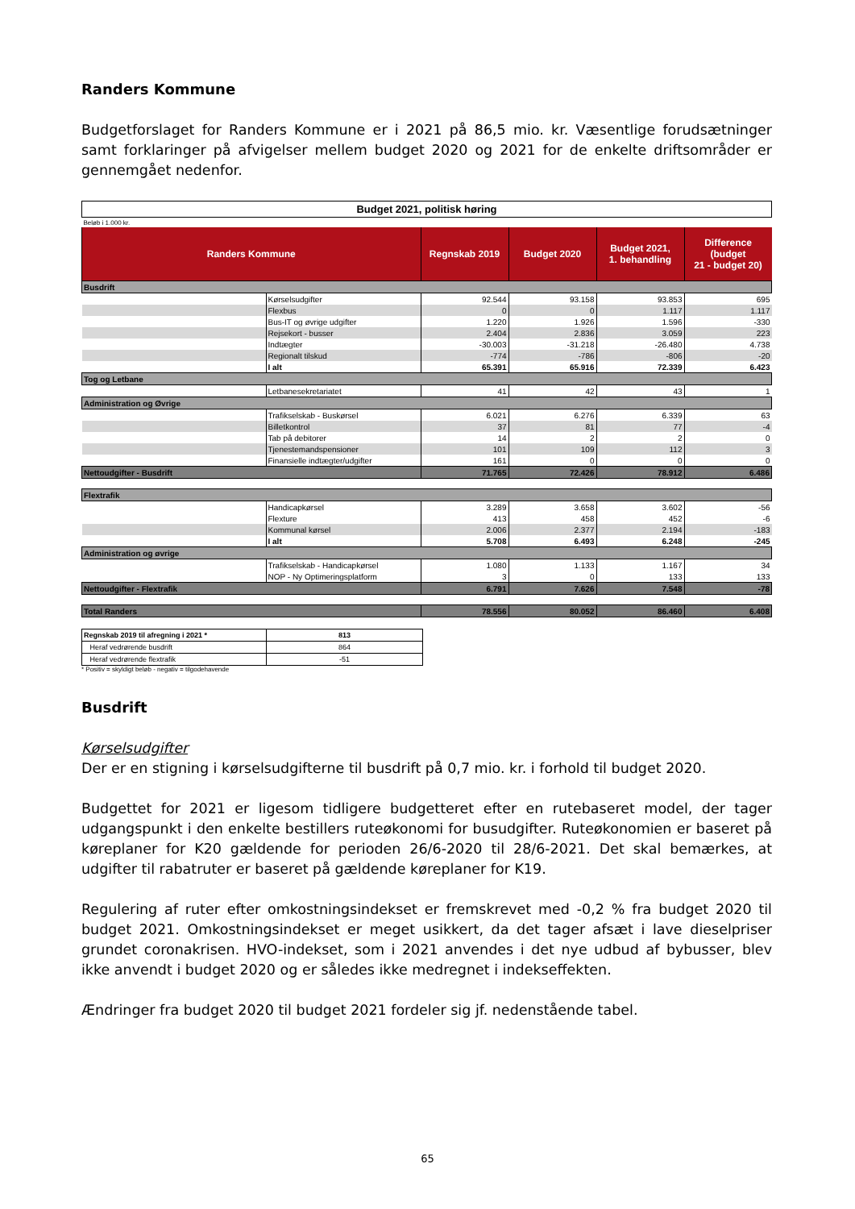Randers Kommune
Budgetforslaget for Randers Kommune er i 2021 på 86,5 mio. kr. Væsentlige forudsætninger samt forklaringer på afvigelser mellem budget 2020 og 2021 for de enkelte driftsområder er gennemgået nedenfor.
| Budget 2021, politisk høring | | | | | |
| Beløb i 1.000 kr. | | | | | |
| Randers Kommune | | Regnskab 2019 | Budget 2020 | Budget 2021, 1. behandling | Difference (budget 21 - budget 20) |
| Busdrift | | | | | |
| | Kørselsudgifter | 92.544 | 93.158 | 93.853 | 695 |
| | Flexbus | 0 | 0 | 1.117 | 1.117 |
| | Bus-IT og øvrige udgifter | 1.220 | 1.926 | 1.596 | -330 |
| | Rejsekort - busser | 2.404 | 2.836 | 3.059 | 223 |
| | Indtægter | -30.003 | -31.218 | -26.480 | 4.738 |
| | Regionalt tilskud | -774 | -786 | -806 | -20 |
| | I alt | 65.391 | 65.916 | 72.339 | 6.423 |
| Tog og Letbane | | | | | |
| | Letbanesekretariatet | 41 | 42 | 43 | 1 |
| Administration og Øvrige | | | | | |
| | Trafikselskab - Buskørsel | 6.021 | 6.276 | 6.339 | 63 |
| | Billetkontrol | 37 | 81 | 77 | -4 |
| | Tab på debitorer | 14 | 2 | 2 | 0 |
| | Tjenestemandspensioner | 101 | 109 | 112 | 3 |
| | Finansielle indtægter/udgifter | 161 | 0 | 0 | 0 |
| Nettoudgifter - Busdrift | | 71.765 | 72.426 | 78.912 | 6.486 |
| Flextrafik | | | | | |
| | Handicapkørsel | 3.289 | 3.658 | 3.602 | -56 |
| | Flexture | 413 | 458 | 452 | -6 |
| | Kommunal kørsel | 2.006 | 2.377 | 2.194 | -183 |
| | I alt | 5.708 | 6.493 | 6.248 | -245 |
| Administration og øvrige | | | | | |
| | Trafikselskab - Handicapkørsel | 1.080 | 1.133 | 1.167 | 34 |
| | NOP - Ny Optimeringsplatform | 3 | 0 | 133 | 133 |
| Nettoudgifter - Flextrafik | | 6.791 | 7.626 | 7.548 | -78 |
| Total Randers | | 78.556 | 80.052 | 86.460 | 6.408 |
| Regnskab 2019 til afregning i 2021 * | 813 |
| Heraf vedrørende busdrift | 864 |
| Heraf vedrørende flextrafik | -51 |
* Positiv = skyldigt beløb - negativ = tilgodehavende
Busdrift
Kørselsudgifter
Der er en stigning i kørselsudgifterne til busdrift på 0,7 mio. kr. i forhold til budget 2020.
Budgettet for 2021 er ligesom tidligere budgetteret efter en rutebaseret model, der tager udgangspunkt i den enkelte bestillers ruteøkonomi for busudgifter. Ruteøkonomien er baseret på køreplaner for K20 gældende for perioden 26/6-2020 til 28/6-2021. Det skal bemærkes, at udgifter til rabatruter er baseret på gældende køreplaner for K19.
Regulering af ruter efter omkostningsindekset er fremskrevet med -0,2 % fra budget 2020 til budget 2021. Omkostningsindekset er meget usikkert, da det tager afsæt i lave dieselpriser grundet coronakrisen. HVO-indekset, som i 2021 anvendes i det nye udbud af bybusser, blev ikke anvendt i budget 2020 og er således ikke medregnet i indekseffekten.
Ændringer fra budget 2020 til budget 2021 fordeler sig jf. nedenstående tabel.
65